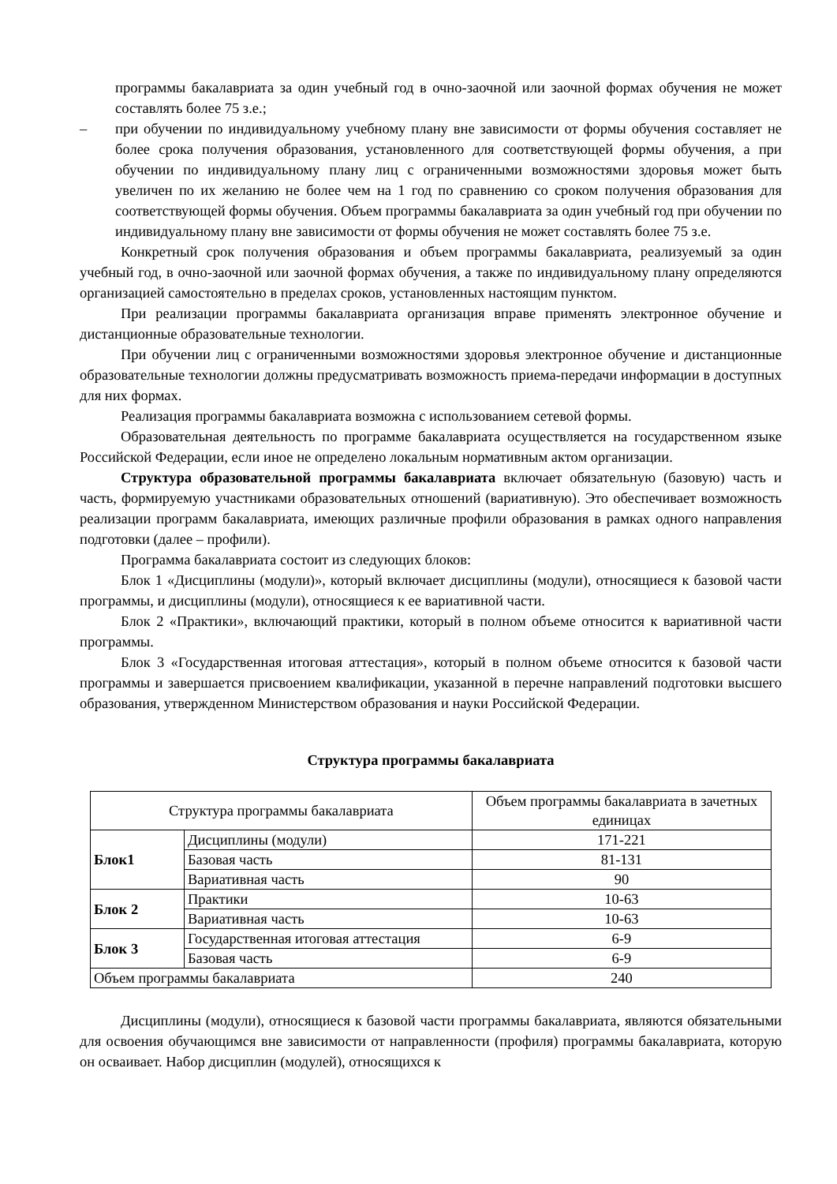программы бакалавриата за один учебный год в очно-заочной или заочной формах обучения не может составлять более 75 з.е.;
– при обучении по индивидуальному учебному плану вне зависимости от формы обучения составляет не более срока получения образования, установленного для соответствующей формы обучения, а при обучении по индивидуальному плану лиц с ограниченными возможностями здоровья может быть увеличен по их желанию не более чем на 1 год по сравнению со сроком получения образования для соответствующей формы обучения. Объем программы бакалавриата за один учебный год при обучении по индивидуальному плану вне зависимости от формы обучения не может составлять более 75 з.е.
Конкретный срок получения образования и объем программы бакалавриата, реализуемый за один учебный год, в очно-заочной или заочной формах обучения, а также по индивидуальному плану определяются организацией самостоятельно в пределах сроков, установленных настоящим пунктом.
При реализации программы бакалавриата организация вправе применять электронное обучение и дистанционные образовательные технологии.
При обучении лиц с ограниченными возможностями здоровья электронное обучение и дистанционные образовательные технологии должны предусматривать возможность приема-передачи информации в доступных для них формах.
Реализация программы бакалавриата возможна с использованием сетевой формы.
Образовательная деятельность по программе бакалавриата осуществляется на государственном языке Российской Федерации, если иное не определено локальным нормативным актом организации.
Структура образовательной программы бакалавриата включает обязательную (базовую) часть и часть, формируемую участниками образовательных отношений (вариативную). Это обеспечивает возможность реализации программ бакалавриата, имеющих различные профили образования в рамках одного направления подготовки (далее – профили).
Программа бакалавриата состоит из следующих блоков:
Блок 1 «Дисциплины (модули)», который включает дисциплины (модули), относящиеся к базовой части программы, и дисциплины (модули), относящиеся к ее вариативной части.
Блок 2 «Практики», включающий практики, который в полном объеме относится к вариативной части программы.
Блок 3 «Государственная итоговая аттестация», который в полном объеме относится к базовой части программы и завершается присвоением квалификации, указанной в перечне направлений подготовки высшего образования, утвержденном Министерством образования и науки Российской Федерации.
Структура программы бакалавриата
| Структура программы бакалавриата | | Объем программы бакалавриата в зачетных единицах |
| Блок1 | Дисциплины (модули) | 171-221 |
| | Базовая часть | 81-131 |
| | Вариативная часть | 90 |
| Блок 2 | Практики | 10-63 |
| | Вариативная часть | 10-63 |
| Блок 3 | Государственная итоговая аттестация | 6-9 |
| | Базовая часть | 6-9 |
| Объем программы бакалавриата | | 240 |
Дисциплины (модули), относящиеся к базовой части программы бакалавриата, являются обязательными для освоения обучающимся вне зависимости от направленности (профиля) программы бакалавриата, которую он осваивает. Набор дисциплин (модулей), относящихся к